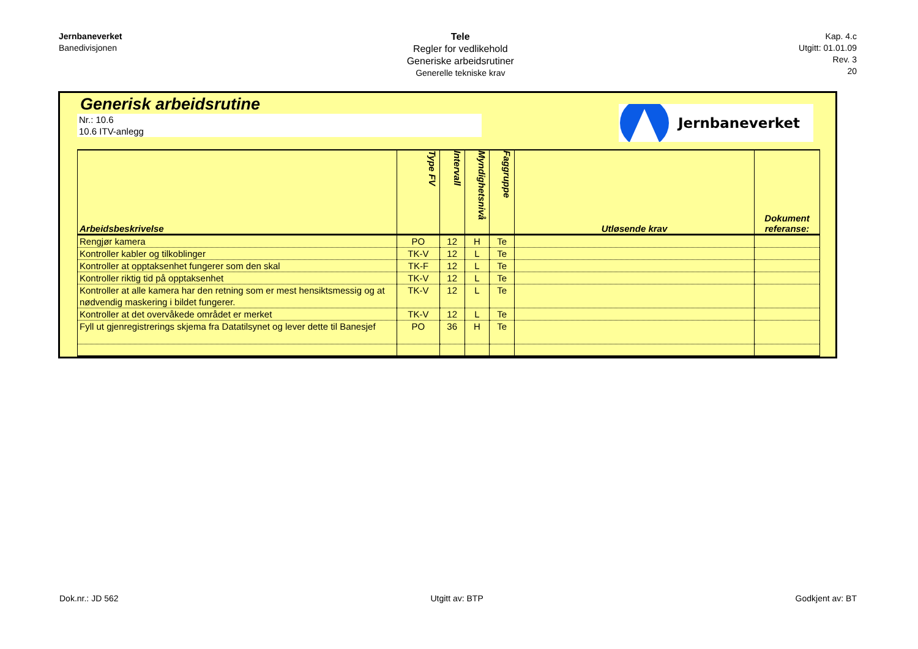Jernbaneverket
Banedivisjonen
Tele
Regler for vedlikehold
Generiske arbeidsrutiner
Generelle tekniske krav
Kap. 4.c
Utgitt: 01.01.09
Rev. 3
20
Generisk arbeidsrutine
Nr.: 10.6
10.6 ITV-anlegg
Jernbaneverket
| Arbeidsbeskrivelse | Type FV | Intervall | Myndighetsnivå | Faggruppe | Utløsende krav | Dokument referanse: |
| --- | --- | --- | --- | --- | --- | --- |
| Rengjør kamera | PO | 12 | H | Te | | |
| Kontroller kabler og tilkoblinger | TK-V | 12 | L | Te | | |
| Kontroller at opptaksenhet fungerer som den skal | TK-F | 12 | L | Te | | |
| Kontroller riktig tid på opptaksenhet | TK-V | 12 | L | Te | | |
| Kontroller at alle kamera har den retning som er mest hensiktsmessig og at nødvendig maskering i bildet fungerer. | TK-V | 12 | L | Te | | |
| Kontroller at det overvåkede området er merket | TK-V | 12 | L | Te | | |
| Fyll ut gjenregistrerings skjema fra Datatilsynet og lever dette til Banesjef | PO | 36 | H | Te | | |
Dok.nr.: JD 562 Utgitt av: BTP Godkjent av: BT